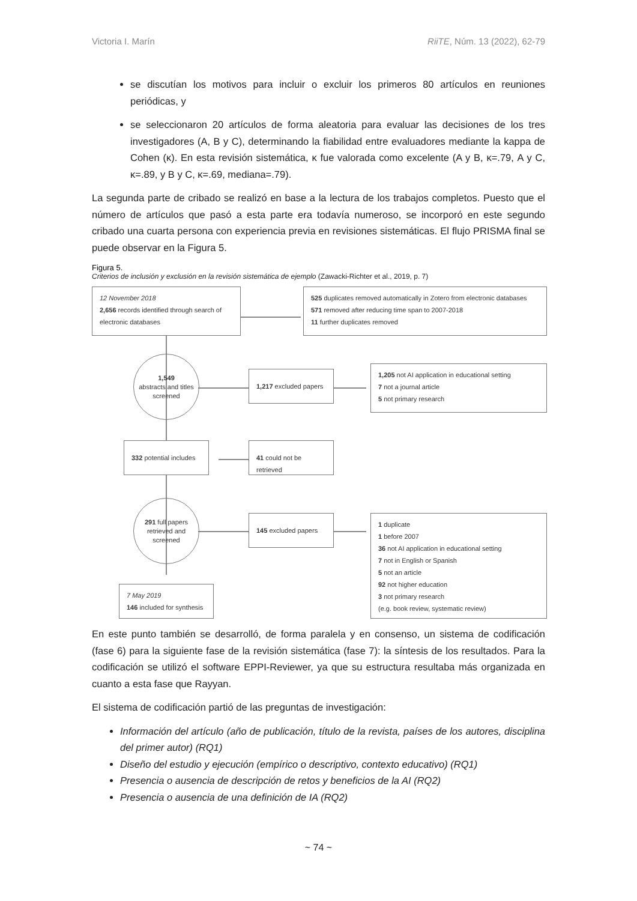Victoria I. Marín RiiTE, Núm. 13 (2022), 62-79
se discutían los motivos para incluir o excluir los primeros 80 artículos en reuniones periódicas, y
se seleccionaron 20 artículos de forma aleatoria para evaluar las decisiones de los tres investigadores (A, B y C), determinando la fiabilidad entre evaluadores mediante la kappa de Cohen (κ). En esta revisión sistemática, κ fue valorada como excelente (A y B, κ=.79, A y C, κ=.89, y B y C, κ=.69, mediana=.79).
La segunda parte de cribado se realizó en base a la lectura de los trabajos completos. Puesto que el número de artículos que pasó a esta parte era todavía numeroso, se incorporó en este segundo cribado una cuarta persona con experiencia previa en revisiones sistemáticas. El flujo PRISMA final se puede observar en la Figura 5.
Figura 5.
Criterios de inclusión y exclusión en la revisión sistemática de ejemplo (Zawacki-Richter et al., 2019, p. 7)
12 November 2018
2,656 records identified through search of electronic databases
525 duplicates removed automatically in Zotero from electronic databases
571 removed after reducing time span to 2007-2018
11 further duplicates removed
1,549
abstracts and titles screened
1,217 excluded papers
1,205 not AI application in educational setting
7 not a journal article
5 not primary research
332 potential includes
41 could not be retrieved
291 full papers retrieved and screened
145 excluded papers
1 duplicate
1 before 2007
36 not AI application in educational setting
7 not in English or Spanish
5 not an article
92 not higher education
3 not primary research
(e.g. book review, systematic review)
7 May 2019
146 included for synthesis
En este punto también se desarrolló, de forma paralela y en consenso, un sistema de codificación (fase 6) para la siguiente fase de la revisión sistemática (fase 7): la síntesis de los resultados. Para la codificación se utilizó el software EPPI-Reviewer, ya que su estructura resultaba más organizada en cuanto a esta fase que Rayyan.
El sistema de codificación partió de las preguntas de investigación:
Información del artículo (año de publicación, título de la revista, países de los autores, disciplina del primer autor) (RQ1)
Diseño del estudio y ejecución (empírico o descriptivo, contexto educativo) (RQ1)
Presencia o ausencia de descripción de retos y beneficios de la AI (RQ2)
Presencia o ausencia de una definición de IA (RQ2)
~ 74 ~